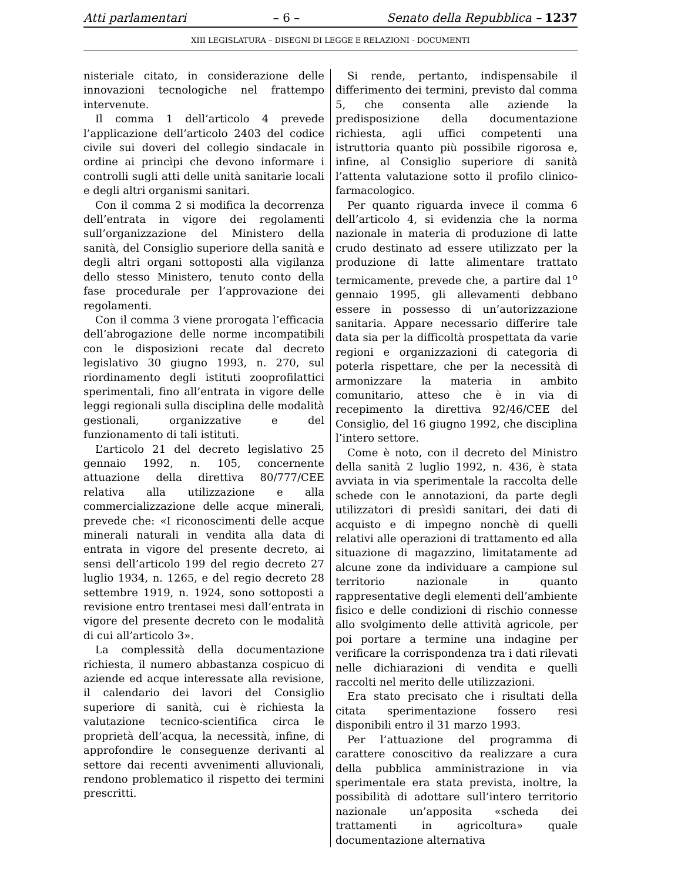Atti parlamentari – 6 – Senato della Repubblica – 1237
XIII LEGISLATURA – DISEGNI DI LEGGE E RELAZIONI - DOCUMENTI
nisteriale citato, in considerazione delle innovazioni tecnologiche nel frattempo intervenute.
Il comma 1 dell’articolo 4 prevede l’applicazione dell’articolo 2403 del codice civile sui doveri del collegio sindacale in ordine ai princìpi che devono informare i controlli sugli atti delle unità sanitarie locali e degli altri organismi sanitari.
Con il comma 2 si modifica la decorrenza dell’entrata in vigore dei regolamenti sull’organizzazione del Ministero della sanità, del Consiglio superiore della sanità e degli altri organi sottoposti alla vigilanza dello stesso Ministero, tenuto conto della fase procedurale per l’approvazione dei regolamenti.
Con il comma 3 viene prorogata l’efficacia dell’abrogazione delle norme incompatibili con le disposizioni recate dal decreto legislativo 30 giugno 1993, n. 270, sul riordinamento degli istituti zooprofilattici sperimentali, fino all’entrata in vigore delle leggi regionali sulla disciplina delle modalità gestionali, organizzative e del funzionamento di tali istituti.
L’articolo 21 del decreto legislativo 25 gennaio 1992, n. 105, concernente attuazione della direttiva 80/777/CEE relativa alla utilizzazione e alla commercializzazione delle acque minerali, prevede che: «I riconoscimenti delle acque minerali naturali in vendita alla data di entrata in vigore del presente decreto, ai sensi dell’articolo 199 del regio decreto 27 luglio 1934, n. 1265, e del regio decreto 28 settembre 1919, n. 1924, sono sottoposti a revisione entro trentasei mesi dall’entrata in vigore del presente decreto con le modalità di cui all’articolo 3».
La complessità della documentazione richiesta, il numero abbastanza cospicuo di aziende ed acque interessate alla revisione, il calendario dei lavori del Consiglio superiore di sanità, cui è richiesta la valutazione tecnico-scientifica circa le proprietà dell’acqua, la necessità, infine, di approfondire le conseguenze derivanti al settore dai recenti avvenimenti alluvionali, rendono problematico il rispetto dei termini prescritti.
Si rende, pertanto, indispensabile il differimento dei termini, previsto dal comma 5, che consenta alle aziende la predisposizione della documentazione richiesta, agli uffici competenti una istruttoria quanto più possibile rigorosa e, infine, al Consiglio superiore di sanità l’attenta valutazione sotto il profilo clinico-farmacologico.
Per quanto riguarda invece il comma 6 dell’articolo 4, si evidenzia che la norma nazionale in materia di produzione di latte crudo destinato ad essere utilizzato per la produzione di latte alimentare trattato termicamente, prevede che, a partire dal 1<sup>o</sup> gennaio 1995, gli allevamenti debbano essere in possesso di un’autorizzazione sanitaria. Appare necessario differire tale data sia per la difficoltà prospettata da varie regioni e organizzazioni di categoria di poterla rispettare, che per la necessità di armonizzare la materia in ambito comunitario, atteso che è in via di recepimento la direttiva 92/46/CEE del Consiglio, del 16 giugno 1992, che disciplina l’intero settore.
Come è noto, con il decreto del Ministro della sanità 2 luglio 1992, n. 436, è stata avviata in via sperimentale la raccolta delle schede con le annotazioni, da parte degli utilizzatori di presìdi sanitari, dei dati di acquisto e di impegno nonchè di quelli relativi alle operazioni di trattamento ed alla situazione di magazzino, limitatamente ad alcune zone da individuare a campione sul territorio nazionale in quanto rappresentative degli elementi dell’ambiente fisico e delle condizioni di rischio connesse allo svolgimento delle attività agricole, per poi portare a termine una indagine per verificare la corrispondenza tra i dati rilevati nelle dichiarazioni di vendita e quelli raccolti nel merito delle utilizzazioni.
Era stato precisato che i risultati della citata sperimentazione fossero resi disponibili entro il 31 marzo 1993.
Per l’attuazione del programma di carattere conoscitivo da realizzare a cura della pubblica amministrazione in via sperimentale era stata prevista, inoltre, la possibilità di adottare sull’intero territorio nazionale un’apposita «scheda dei trattamenti in agricoltura» quale documentazione alternativa